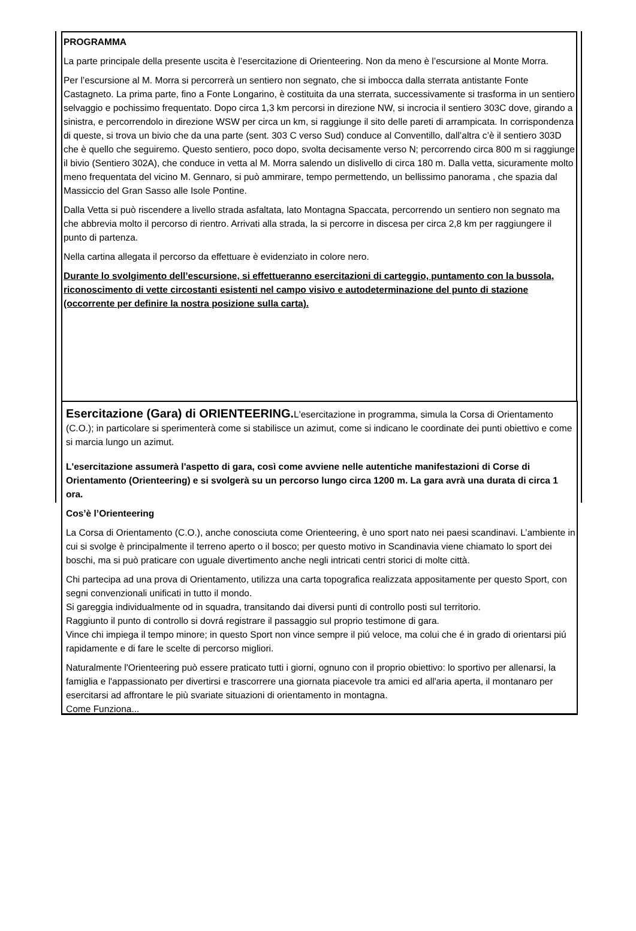PROGRAMMA
La parte principale della presente uscita è l’esercitazione di Orienteering. Non da meno è l’escursione al Monte Morra.
Per l’escursione al M. Morra si percorrerà un sentiero non segnato, che si imbocca dalla sterrata antistante Fonte Castagneto. La prima parte, fino a Fonte Longarino, è costituita da una sterrata, successivamente si trasforma in un sentiero selvaggio e pochissimo frequentato. Dopo circa 1,3 km percorsi in direzione NW, si incrocia il sentiero 303C dove, girando a sinistra, e percorrendolo in direzione WSW per circa un km, si raggiunge il sito delle pareti di arrampicata. In corrispondenza di queste, si trova un bivio che da una parte (sent. 303 C verso Sud) conduce al Conventillo, dall’altra c’è il sentiero 303D che è quello che seguiremo. Questo sentiero, poco dopo, svolta decisamente verso N; percorrendo circa 800 m si raggiunge il bivio (Sentiero 302A), che conduce in vetta al M. Morra salendo un dislivello di circa 180 m. Dalla vetta, sicuramente molto meno frequentata del vicino M. Gennaro, si può ammirare, tempo permettendo, un bellissimo panorama , che spazia dal Massiccio del Gran Sasso alle Isole Pontine.
Dalla Vetta si può riscendere a livello strada asfaltata, lato Montagna Spaccata, percorrendo un sentiero non segnato ma che abbrevia molto il percorso di rientro. Arrivati alla strada, la si percorre in discesa per circa 2,8 km per raggiungere il punto di partenza.
Nella cartina allegata il percorso da effettuare è evidenziato in colore nero.
Durante lo svolgimento dell’escursione, si effettueranno esercitazioni di carteggio, puntamento con la bussola, riconoscimento di vette circostanti esistenti nel campo visivo e autodeterminazione del punto di stazione (occorrente per definire la nostra posizione sulla carta).
Esercitazione (Gara) di ORIENTEERING. L'esercitazione in programma, simula la Corsa di Orientamento (C.O.); in particolare si sperimenterà come si stabilisce un azimut, come si indicano le coordinate dei punti obiettivo e come si marcia lungo un azimut.
L'esercitazione assumerà l'aspetto di gara, così come avviene nelle autentiche manifestazioni di Corse di Orientamento (Orienteering) e si svolgerà su un percorso lungo circa 1200 m. La gara avrà una durata di circa 1 ora.
Cos’è l’Orienteering
La Corsa di Orientamento (C.O.), anche conosciuta come Orienteering, è uno sport nato nei paesi scandinavi. L’ambiente in cui si svolge è principalmente il terreno aperto o il bosco; per questo motivo in Scandinavia viene chiamato lo sport dei boschi, ma si può praticare con uguale divertimento anche negli intricati centri storici di molte città.
Chi partecipa ad una prova di Orientamento, utilizza una carta topografica realizzata appositamente per questo Sport, con segni convenzionali unificati in tutto il mondo.
Si gareggia individualmente od in squadra, transitando dai diversi punti di controllo posti sul territorio.
Raggiunto il punto di controllo si dovrá registrare il passaggio sul proprio testimone di gara.
Vince chi impiega il tempo minore; in questo Sport non vince sempre il piú veloce, ma colui che é in grado di orientarsi piú rapidamente e di fare le scelte di percorso migliori.
Naturalmente l'Orienteering può essere praticato tutti i giorni, ognuno con il proprio obiettivo: lo sportivo per allenarsi, la famiglia e l'appassionato per divertirsi e trascorrere una giornata piacevole tra amici ed all'aria aperta, il montanaro per esercitarsi ad affrontare le più svariate situazioni di orientamento in montagna.
Come Funziona...